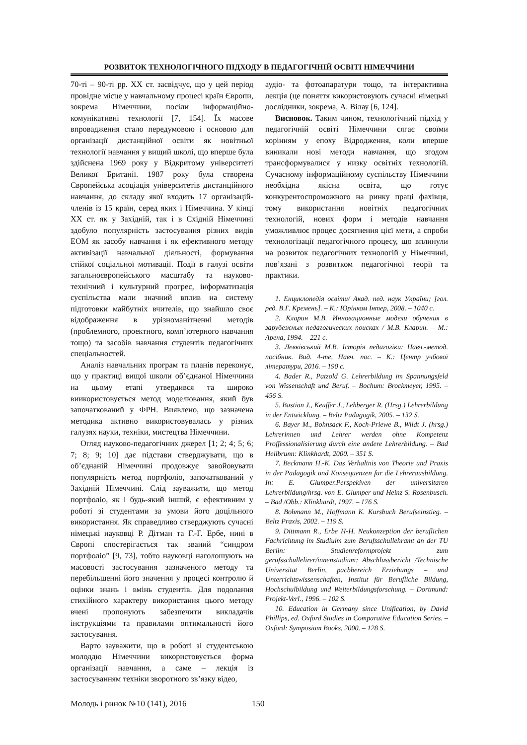РОЗВИТОК ТЕХНОЛОГІЧНОГО ПІДХОДУ В ПЕДАГОГІЧНІЙ ОСВІТІ НІМЕЧЧИНИ
70-ті – 90-ті рр. ХХ ст. засвідчує, що у цей період провідне місце у навчальному процесі країн Європи, зокрема Німеччини, посіли інформаційно-комунікативні технології [7, 154]. Їх масове впровадження стало передумовою і основою для організації дистанційної освіти як новітньої технології навчання у вищий школі, що вперше була здійснена 1969 року у Відкритому університеті Великої Британії. 1987 року була створена Європейська асоціація університетів дистанційного навчання, до складу якої входить 17 організацій-членів із 15 країн, серед яких і Німеччина. У кінці ХХ ст. як у Західній, так і в Східній Німеччині здобуло популярність застосування різних видів ЕОМ як засобу навчання і як ефективного методу активізації навчальної діяльності, формування стійкої соціальної мотивації. Події в галузі освіти загальноєвропейського масштабу та науково-технічний і культурний прогрес, інформатизація суспільства мали значний вплив на систему підготовки майбутніх вчителів, що знайшло своє відображення в урізноманітненні методів (проблемного, проектного, комп’ютерного навчання тощо) та засобів навчання студентів педагогічних спеціальностей.
Аналіз навчальних програм та планів переконує, що у практиці вищої школи об’єднаної Німеччини на цьому етапі утвердився та широко виикористовується метод моделювання, який був започаткований у ФРН. Виявлено, що зазначена методика активно використовувалась у різних галузях науки, техніки, мистецтва Німеччини.
Огляд науково-педагогічних джерел [1; 2; 4; 5; 6; 7; 8; 9; 10] дає підстави стверджувати, що в об’єднаній Німеччині продовжує завойовувати популярність метод портфоліо, започаткований у Західній Німеччині. Слід зауважити, що метод портфоліо, як і будь-який інший, є ефективним у роботі зі студентами за умови його доцільного використання. Як справедливо стверджують сучасні німецькі науковці Р. Дітман та Г.-Г. Ербе, нині в Європі спостерігається так званий “синдром портфоліо” [9, 73], тобто науковці наголошують на масовості застосування зазначеного методу та перебільшенні його значення у процесі контролю й оцінки знань і вмінь студентів. Для подолання стихійного характеру використання цього методу вчені пропонують забезпечити викладачів інструкціями та правилами оптимальності його застосування.
Варто зауважити, що в роботі зі студентською молоддю Німеччини використовується форма організації навчання, а саме – лекція із застосуванням техніки зворотного зв’язку відео,
аудіо- та фотоапаратури тощо, та інтерактивна лекція (це поняття використовують сучасні німецькі дослідники, зокрема, А. Вілау [6, 124].
Висновок. Таким чином, технологічний підхід у педагогічній освіті Німеччини сягає своїми корінням у епоху Відродження, коли вперше виникали нові методи навчання, що згодом трансформувалися у низку освітніх технологій. Сучасному інформаційному суспільству Німеччини необхідна якісна освіта, що готує конкурентоспроможного на ринку праці фахівця, тому використання новітніх педагогічних технологій, нових форм і методів навчання уможливлює процес досягнення цієї мети, а спроби технологізації педагогічного процесу, що вплинули на розвиток педагогічних технологій у Німеччині, пов’язані з розвитком педагогічної теорії та практики.
1. Енциклопедія освіти/ Акад. пед. наук України; [гол. ред. В.Г. Кремень]. – К.: Юрінком Інтер, 2008. – 1040 с.
2. Кларин М.В. Инновационные модели обучения в зарубежных педагогических поисках / М.В. Кларин. – М.: Арена, 1994. – 221 с.
3. Левківський М.В. Історія педагогіки: Навч.-метод. посібник. Вид. 4-те, Навч. пос. – К.: Центр учбової літератури, 2016. – 190 с.
4. Bader R., Patzold G. Lehrerbildung im Spannungsfeld von Wissenschaft und Beruf. – Bochum: Brockmeyer, 1995. – 456 S.
5. Bastian J., Keuffer J., Lehberger R. (Hrsg.) Lehrerbildung in der Entwicklung. – Beltz Padagogik, 2005. – 132 S.
6. Bayer M., Bohnsack F., Koch-Priewe B., Wildt J. (hrsg.) Lehrerinnen und Lehrer werden ohne Kompetenz Proffessionalisierung durch eine andere Lehrerbildung. – Bad Heilbrunn: Klinkhardt, 2000. – 351 S.
7. Beckmann H.-K. Das Verhaltnis von Theorie und Praxis in der Padagogik und Konsequenzen fur die Lehrerausbildung. In: E. Glumper.Perspekiven der universitaren Lehrerbildung/hrsg. von E. Glumper und Heinz S. Rosenbusch. – Bad /Obb.: Klinkhardt, 1997. – 176 S.
8. Bohmann M., Hoffmann K. Kursbuch Berufseinstieg. – Beltz Praxis, 2002. – 119 S.
9. Dittmann R., Erbe H-H. Neukonzeption der beruflichen Fachrichtung im Studiuim zum Berufsschullehramt an der TU Berlin: Studienreformprojekt zum gerufsschullelirer/innenstudium; Abschlussbericht /Technische Universitat Berlin, pacbbereich Erziehungs – und Unterrichtswissenschaften, Institut für Berufliche Bildung, Hochschulbildung und Weiterbildungsforschung. – Dortmund: Projekt-Verl., 1996. – 102 S.
10. Education in Germany since Unification, by David Phillips, ed. Oxford Studies in Comparative Education Series. – Oxford: Symposium Books, 2000. – 128 S.
Молодь і ринок №10 (141), 2016 150